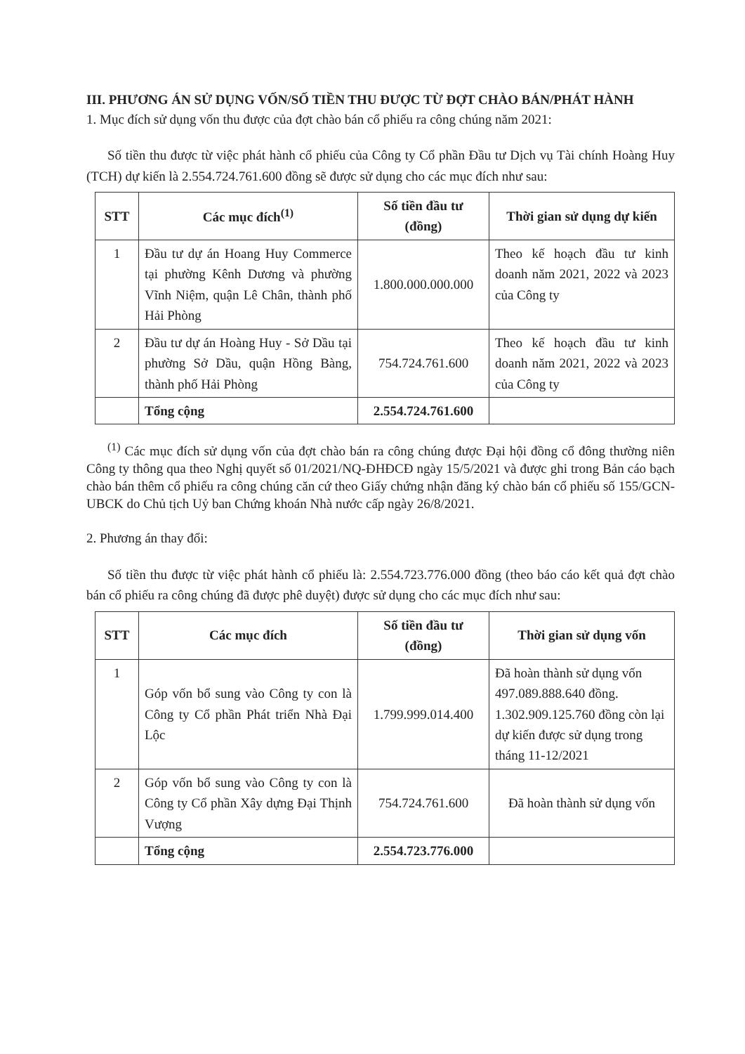III. PHƯƠNG ÁN SỬ DỤNG VỐN/SỐ TIỀN THU ĐƯỢC TỪ ĐỢT CHÀO BÁN/PHÁT HÀNH
1. Mục đích sử dụng vốn thu được của đợt chào bán cổ phiếu ra công chúng năm 2021:
Số tiền thu được từ việc phát hành cổ phiếu của Công ty Cổ phần Đầu tư Dịch vụ Tài chính Hoàng Huy (TCH) dự kiến là 2.554.724.761.600 đồng sẽ được sử dụng cho các mục đích như sau:
| STT | Các mục đích<sup>(1)</sup> | Số tiền đầu tư (đồng) | Thời gian sử dụng dự kiến |
| --- | --- | --- | --- |
| 1 | Đầu tư dự án Hoang Huy Commerce tại phường Kênh Dương và phường Vĩnh Niệm, quận Lê Chân, thành phố Hải Phòng | 1.800.000.000.000 | Theo kế hoạch đầu tư kinh doanh năm 2021, 2022 và 2023 của Công ty |
| 2 | Đầu tư dự án Hoàng Huy - Sở Dầu tại phường Sở Dầu, quận Hồng Bàng, thành phố Hải Phòng | 754.724.761.600 | Theo kế hoạch đầu tư kinh doanh năm 2021, 2022 và 2023 của Công ty |
| | Tổng cộng | 2.554.724.761.600 | |
<sup>(1)</sup> Các mục đích sử dụng vốn của đợt chào bán ra công chúng được Đại hội đồng cổ đông thường niên Công ty thông qua theo Nghị quyết số 01/2021/NQ-ĐHĐCĐ ngày 15/5/2021 và được ghi trong Bản cáo bạch chào bán thêm cổ phiếu ra công chúng căn cứ theo Giấy chứng nhận đăng ký chào bán cổ phiếu số 155/GCN-UBCK do Chủ tịch Uỷ ban Chứng khoán Nhà nước cấp ngày 26/8/2021.
2. Phương án thay đổi:
Số tiền thu được từ việc phát hành cổ phiếu là: 2.554.723.776.000 đồng (theo báo cáo kết quả đợt chào bán cổ phiếu ra công chúng đã được phê duyệt) được sử dụng cho các mục đích như sau:
| STT | Các mục đích | Số tiền đầu tư (đồng) | Thời gian sử dụng vốn |
| --- | --- | --- | --- |
| 1 | Góp vốn bổ sung vào Công ty con là Công ty Cổ phần Phát triển Nhà Đại Lộc | 1.799.999.014.400 | Đã hoàn thành sử dụng vốn 497.089.888.640 đồng. 1.302.909.125.760 đồng còn lại dự kiến được sử dụng trong tháng 11-12/2021 |
| 2 | Góp vốn bổ sung vào Công ty con là Công ty Cổ phần Xây dựng Đại Thịnh Vượng | 754.724.761.600 | Đã hoàn thành sử dụng vốn |
| | Tổng cộng | 2.554.723.776.000 | |